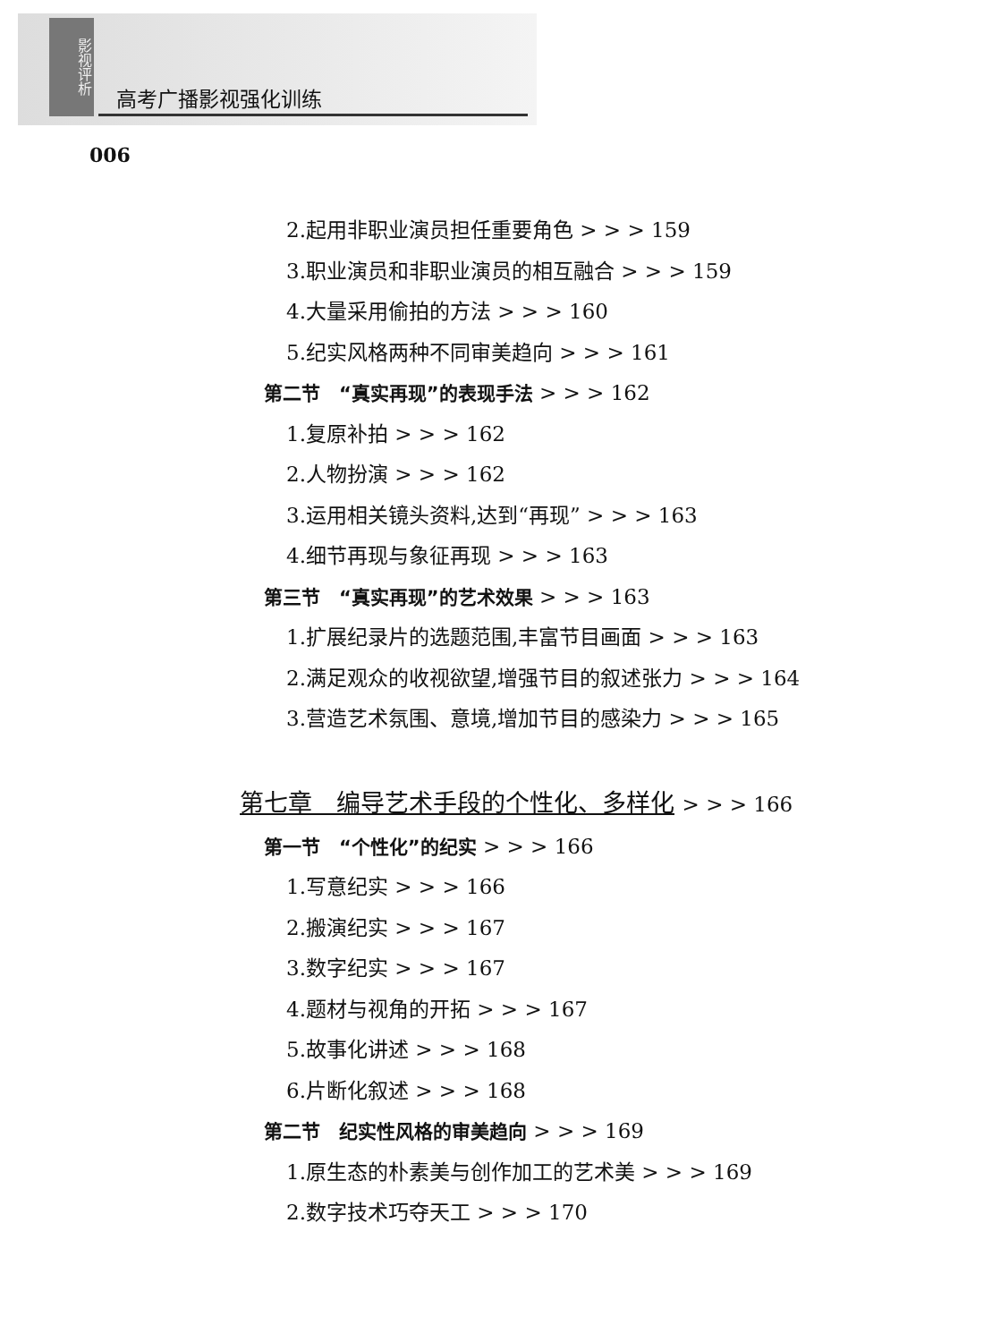影视评析
高考广播影视强化训练
006
2.起用非职业演员担任重要角色 > > > 159
3.职业演员和非职业演员的相互融合 > > > 159
4.大量采用偷拍的方法 > > > 160
5.纪实风格两种不同审美趋向 > > > 161
第二节　“真实再现”的表现手法 > > > 162
1.复原补拍 > > > 162
2.人物扮演 > > > 162
3.运用相关镜头资料,达到“再现” > > > 163
4.细节再现与象征再现 > > > 163
第三节　“真实再现”的艺术效果 > > > 163
1.扩展纪录片的选题范围,丰富节目画面 > > > 163
2.满足观众的收视欲望,增强节目的叙述张力 > > > 164
3.营造艺术氛围、意境,增加节目的感染力 > > > 165
第七章　编导艺术手段的个性化、多样化 > > > 166
第一节　“个性化”的纪实 > > > 166
1.写意纪实 > > > 166
2.搬演纪实 > > > 167
3.数字纪实 > > > 167
4.题材与视角的开拓 > > > 167
5.故事化讲述 > > > 168
6.片断化叙述 > > > 168
第二节　纪实性风格的审美趋向 > > > 169
1.原生态的朴素美与创作加工的艺术美 > > > 169
2.数字技术巧夺天工 > > > 170